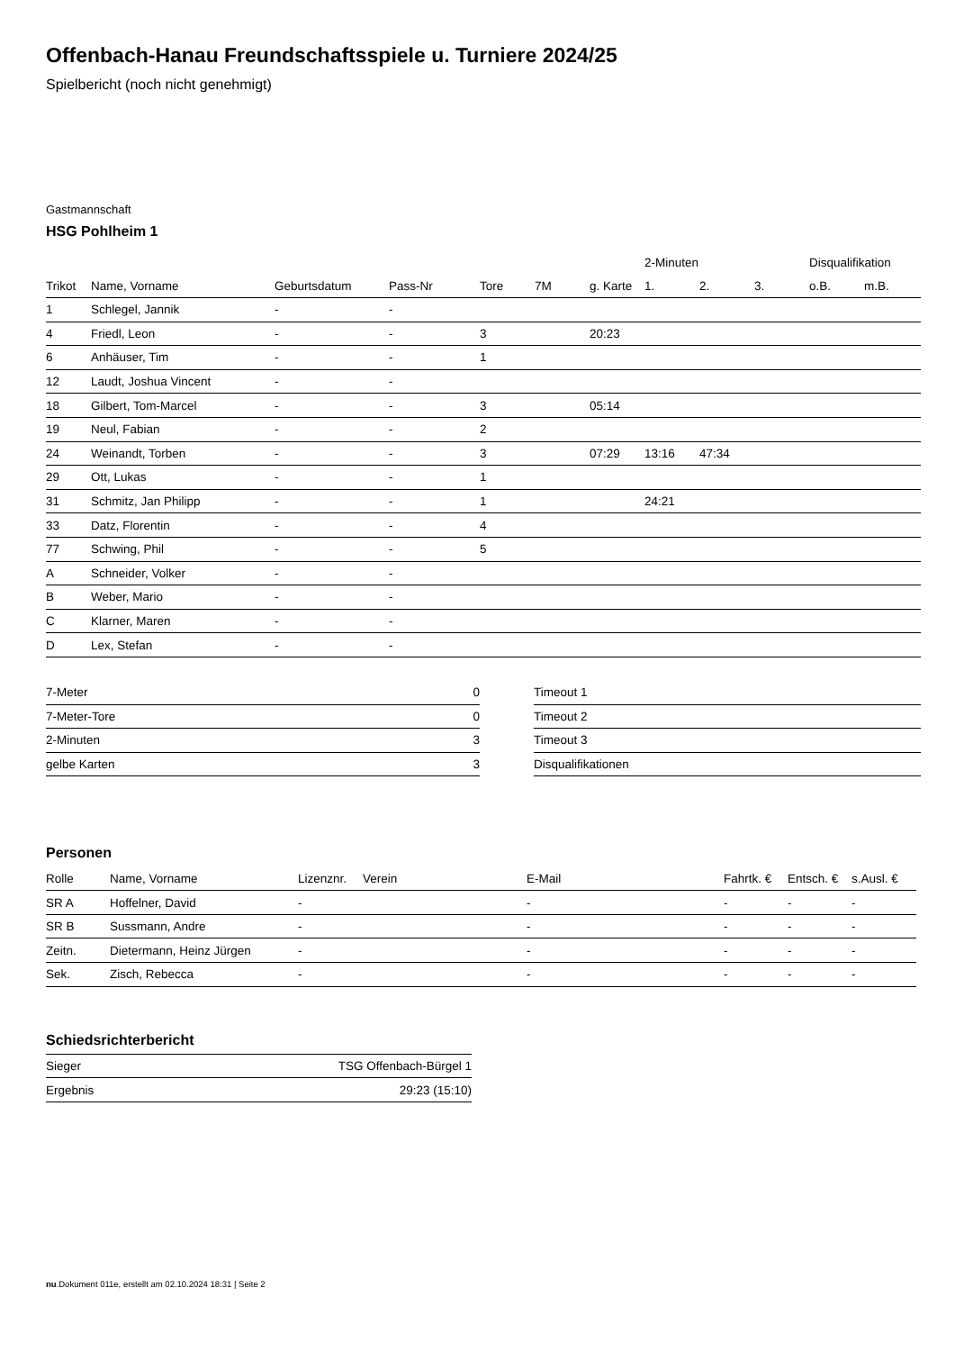Offenbach-Hanau Freundschaftsspiele u. Turniere 2024/25
Spielbericht (noch nicht genehmigt)
Gastmannschaft
HSG Pohlheim 1
| | | | | | | | 2-Minuten | | | Disqualifikation | |
| --- | --- | --- | --- | --- | --- | --- | --- | --- | --- | --- | --- |
| Trikot | Name, Vorname | Geburtsdatum | Pass-Nr | Tore | 7M | g. Karte | 1. | 2. | 3. | o.B. | m.B. |
| 1 | Schlegel, Jannik | - | - | | | | | | | | |
| 4 | Friedl, Leon | - | - | 3 | | 20:23 | | | | | |
| 6 | Anhäuser, Tim | - | - | 1 | | | | | | | |
| 12 | Laudt, Joshua Vincent | - | - | | | | | | | | |
| 18 | Gilbert, Tom-Marcel | - | - | 3 | | 05:14 | | | | | |
| 19 | Neul, Fabian | - | - | 2 | | | | | | | |
| 24 | Weinandt, Torben | - | - | 3 | | 07:29 | 13:16 | 47:34 | | | |
| 29 | Ott, Lukas | - | - | 1 | | | | | | | |
| 31 | Schmitz, Jan Philipp | - | - | 1 | | | 24:21 | | | | |
| 33 | Datz, Florentin | - | - | 4 | | | | | | | |
| 77 | Schwing, Phil | - | - | 5 | | | | | | | |
| A | Schneider, Volker | - | - | | | | | | | | |
| B | Weber, Mario | - | - | | | | | | | | |
| C | Klarner, Maren | - | - | | | | | | | | |
| D | Lex, Stefan | - | - | | | | | | | | |
| 7-Meter | 0 |
| 7-Meter-Tore | 0 |
| 2-Minuten | 3 |
| gelbe Karten | 3 |
| Timeout 1 |
| Timeout 2 |
| Timeout 3 |
| Disqualifikationen |
Personen
| Rolle | Name, Vorname | Lizenznr. | Verein | E-Mail | Fahrtk. € | Entsch. € | s.Ausl. € |
| --- | --- | --- | --- | --- | --- | --- | --- |
| SR A | Hoffelner, David | - | | - | - | - | - |
| SR B | Sussmann, Andre | - | | - | - | - | - |
| Zeitn. | Dietermann, Heinz Jürgen | - | | - | - | - | - |
| Sek. | Zisch, Rebecca | - | | - | - | - | - |
Schiedsrichterbericht
| Sieger | TSG Offenbach-Bürgel 1 |
| Ergebnis | 29:23 (15:10) |
nu.Dokument 011e, erstellt am 02.10.2024 18:31 | Seite 2